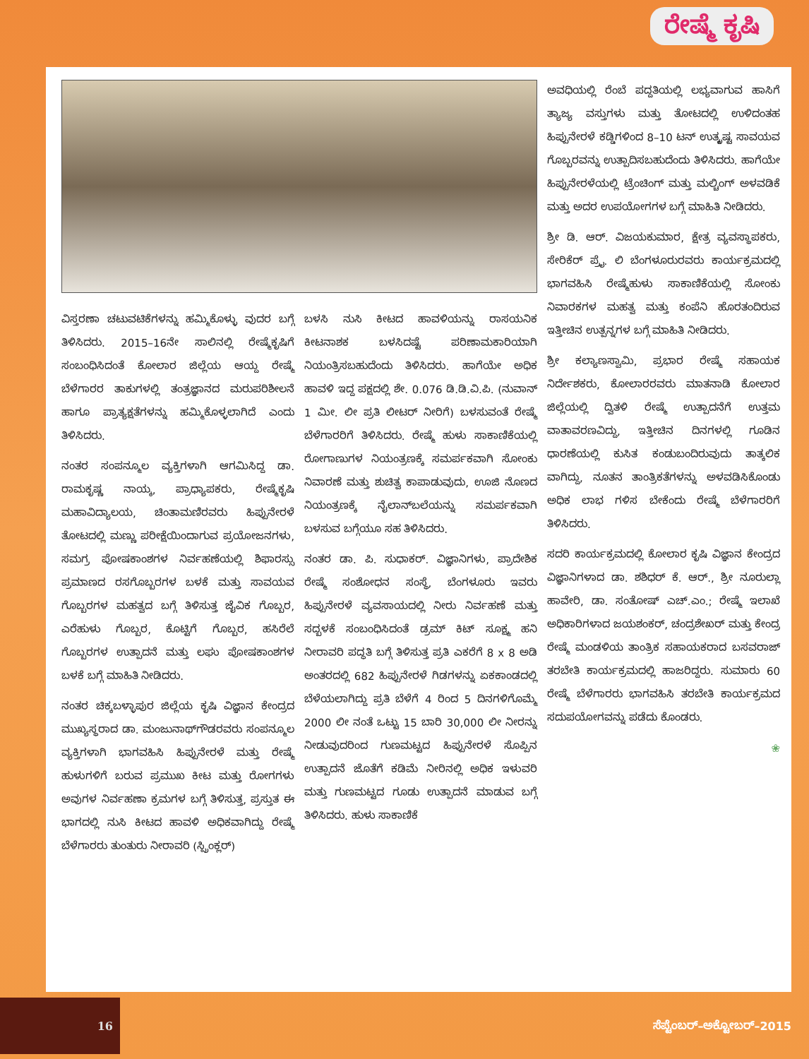ರೇಷ್ಮೆ ಕೃಷಿ
ಅವಧಿಯಲ್ಲಿ ರೆಂಬೆ ಪದ್ದತಿಯಲ್ಲಿ ಲಭ್ಯವಾಗುವ ಹಾಸಿಗೆ ತ್ಯಾಜ್ಯ ವಸ್ತುಗಳು ಮತ್ತು ತೋಟದಲ್ಲಿ ಉಳಿದಂತಹ ಹಿಪ್ಪುನೇರಳೆ ಕಡ್ಡಿಗಳಿಂದ 8–10 ಟನ್ ಉತ್ಕೃಷ್ಟ ಸಾವಯವ ಗೊಬ್ಬರವನ್ನು ಉತ್ಪಾದಿಸಬಹುದೆಂದು ತಿಳಿಸಿದರು. ಹಾಗೆಯೇ ಹಿಪ್ಪುನೇರಳೆಯಲ್ಲಿ ಟ್ರೆಂಚಿಂಗ್ ಮತ್ತು ಮಲ್ಚಿಂಗ್ ಅಳವಡಿಕೆ ಮತ್ತು ಅದರ ಉಪಯೋಗಗಳ ಬಗ್ಗೆ ಮಾಹಿತಿ ನೀಡಿದರು.
ಶ್ರೀ ಡಿ. ಆರ್. ವಿಜಯಕುಮಾರ, ಕ್ಷೇತ್ರ ವ್ಯವಸ್ಥಾಪಕರು, ಸೇರಿಕೆರ್ ಪ್ರೈ. ಲಿ ಬೆಂಗಳೂರುರವರು ಕಾರ್ಯಕ್ರಮದಲ್ಲಿ ಭಾಗವಹಿಸಿ ರೇಷ್ಮೆಹುಳು ಸಾಕಾಣಿಕೆಯಲ್ಲಿ ಸೋಂಕು ನಿವಾರಕಗಳ ಮಹತ್ವ ಮತ್ತು ಕಂಪೆನಿ ಹೊರತಂದಿರುವ ಇತ್ತೀಚಿನ ಉತ್ಪನ್ನಗಳ ಬಗ್ಗೆ ಮಾಹಿತಿ ನೀಡಿದರು.
ಶ್ರೀ ಕಲ್ಯಾಣಸ್ವಾಮಿ, ಪ್ರಭಾರ ರೇಷ್ಮೆ ಸಹಾಯಕ ನಿರ್ದೇಶಕರು, ಕೋಲಾರರವರು ಮಾತನಾಡಿ ಕೋಲಾರ ಜಿಲ್ಲೆಯಲ್ಲಿ ದ್ವಿತಳಿ ರೇಷ್ಮೆ ಉತ್ಪಾದನೆಗೆ ಉತ್ತಮ ವಾತಾವರಣವಿದ್ದು, ಇತ್ತೀಚಿನ ದಿನಗಳಲ್ಲಿ ಗೂಡಿನ ಧಾರಣೆಯಲ್ಲಿ ಕುಸಿತ ಕಂಡುಬಂದಿರುವುದು ತಾತ್ಕಲಿಕ ವಾಗಿದ್ದು, ನೂತನ ತಾಂತ್ರಿಕತೆಗಳನ್ನು ಅಳವಡಿಸಿಕೊಂಡು ಅಧಿಕ ಲಾಭ ಗಳಿಸ ಬೇಕೆಂದು ರೇಷ್ಮೆ ಬೆಳೆಗಾರರಿಗೆ ತಿಳಿಸಿದರು.
ಸದರಿ ಕಾರ್ಯಕ್ರಮದಲ್ಲಿ ಕೋಲಾರ ಕೃಷಿ ವಿಜ್ಞಾನ ಕೇಂದ್ರದ ವಿಜ್ಞಾನಿಗಳಾದ ಡಾ. ಶಶಿಧರ್ ಕೆ. ಆರ್., ಶ್ರೀ ನೂರುಲ್ಲಾ ಹಾವೇರಿ, ಡಾ. ಸಂತೋಷ್ ಎಚ್.ಎಂ.; ರೇಷ್ಮೆ ಇಲಾಖೆ ಅಧಿಕಾರಿಗಳಾದ ಜಯಶಂಕರ್, ಚಂದ್ರಶೇಖರ್ ಮತ್ತು ಕೇಂದ್ರ ರೇಷ್ಮೆ ಮಂಡಳಿಯ ತಾಂತ್ರಿಕ ಸಹಾಯಕರಾದ ಬಸವರಾಜ್ ತರಬೇತಿ ಕಾರ್ಯಕ್ರಮದಲ್ಲಿ ಹಾಜರಿದ್ದರು. ಸುಮಾರು 60 ರೇಷ್ಮೆ ಬೆಳೆಗಾರರು ಭಾಗವಹಿಸಿ ತರಬೇತಿ ಕಾರ್ಯಕ್ರಮದ ಸದುಪಯೋಗವನ್ನು ಪಡೆದು ಕೊಂಡರು.
❀
ವಿಸ್ತರಣಾ ಚಟುವಟಿಕೆಗಳನ್ನು ಹಮ್ಮಿಕೊಳ್ಳು ವುದರ ಬಗ್ಗೆ ತಿಳಿಸಿದರು. 2015–16ನೇ ಸಾಲಿನಲ್ಲಿ ರೇಷ್ಮೆಕೃಷಿಗೆ ಸಂಬಂಧಿಸಿದಂತೆ ಕೋಲಾರ ಜಿಲ್ಲೆಯ ಆಯ್ದ ರೇಷ್ಮೆ ಬೆಳೆಗಾರರ ತಾಕುಗಳಲ್ಲಿ ತಂತ್ರಜ್ಞಾನದ ಮರುಪರಿಶೀಲನೆ ಹಾಗೂ ಪ್ರಾತ್ಯಕ್ಷತೆಗಳನ್ನು ಹಮ್ಮಿಕೊಳ್ಳಲಾಗಿದೆ ಎಂದು ತಿಳಿಸಿದರು.
ನಂತರ ಸಂಪನ್ಮೂಲ ವ್ಯಕ್ತಿಗಳಾಗಿ ಆಗಮಿಸಿದ್ದ ಡಾ. ರಾಮಕೃಷ್ಣ ನಾಯ್ಕ, ಪ್ರಾಧ್ಯಾಪಕರು, ರೇಷ್ಮೆಕೃಷಿ ಮಹಾವಿದ್ಯಾಲಯ, ಚಿಂತಾಮಣಿರವರು ಹಿಪ್ಪುನೇರಳೆ ತೋಟದಲ್ಲಿ ಮಣ್ಣು ಪರೀಕ್ಷೆಯಿಂದಾಗುವ ಪ್ರಯೋಜನಗಳು, ಸಮಗ್ರ ಪೋಷಕಾಂಶಗಳ ನಿರ್ವಹಣೆಯಲ್ಲಿ ಶಿಫಾರಸ್ಸು ಪ್ರಮಾಣದ ರಸಗೊಬ್ಬರಗಳ ಬಳಕೆ ಮತ್ತು ಸಾವಯವ ಗೊಬ್ಬರಗಳ ಮಹತ್ವದ ಬಗ್ಗೆ ತಿಳಿಸುತ್ತ ಜೈವಿಕ ಗೊಬ್ಬರ, ಎರೆಹುಳು ಗೊಬ್ಬರ, ಕೊಟ್ಟಿಗೆ ಗೊಬ್ಬರ, ಹಸಿರೆಲೆ ಗೊಬ್ಬರಗಳ ಉತ್ಪಾದನೆ ಮತ್ತು ಲಘು ಪೋಷಕಾಂಶಗಳ ಬಳಕೆ ಬಗ್ಗೆ ಮಾಹಿತಿ ನೀಡಿದರು.
ನಂತರ ಚಿಕ್ಕಬಳ್ಳಾಪುರ ಜಿಲ್ಲೆಯ ಕೃಷಿ ವಿಜ್ಞಾನ ಕೇಂದ್ರದ ಮುಖ್ಯಸ್ಥರಾದ ಡಾ. ಮಂಜುನಾಥ್‌ಗೌಡರವರು ಸಂಪನ್ಮೂಲ ವ್ಯಕ್ತಿಗಳಾಗಿ ಭಾಗವಹಿಸಿ ಹಿಪ್ಪುನೇರಳೆ ಮತ್ತು ರೇಷ್ಮೆ ಹುಳುಗಳಿಗೆ ಬರುವ ಪ್ರಮುಖ ಕೀಟ ಮತ್ತು ರೋಗಗಳು ಅವುಗಳ ನಿರ್ವಹಣಾ ಕ್ರಮಗಳ ಬಗ್ಗೆ ತಿಳಿಸುತ್ತ, ಪ್ರಸ್ತುತ ಈ ಭಾಗದಲ್ಲಿ ನುಸಿ ಕೀಟದ ಹಾವಳಿ ಅಧಿಕವಾಗಿದ್ದು ರೇಷ್ಮೆ ಬೆಳೆಗಾರರು ತುಂತುರು ನೀರಾವರಿ (ಸ್ಪ್ರಿಂಕ್ಲರ್)
ಬಳಸಿ ನುಸಿ ಕೀಟದ ಹಾವಳಿಯನ್ನು ರಾಸಯನಿಕ ಕೀಟನಾಶಕ ಬಳಸಿದಷ್ಟೆ ಪರಿಣಾಮಕಾರಿಯಾಗಿ ನಿಯಂತ್ರಿಸಬಹುದೆಂದು ತಿಳಿಸಿದರು. ಹಾಗೆಯೇ ಅಧಿಕ ಹಾವಳಿ ಇದ್ದ ಪಕ್ಷದಲ್ಲಿ ಶೇ. 0.076 ಡಿ.ಡಿ.ವಿ.ಪಿ. (ನುವಾನ್ 1 ಮೀ. ಲೀ ಪ್ರತಿ ಲೀಟರ್ ನೀರಿಗೆ) ಬಳಸುವಂತೆ ರೇಷ್ಮೆ ಬೆಳೆಗಾರರಿಗೆ ತಿಳಿಸಿದರು. ರೇಷ್ಮೆ ಹುಳು ಸಾಕಾಣಿಕೆಯಲ್ಲಿ ರೋಗಾಣುಗಳ ನಿಯಂತ್ರಣಕ್ಕೆ ಸಮರ್ಪಕವಾಗಿ ಸೋಂಕು ನಿವಾರಣೆ ಮತ್ತು ಶುಚಿತ್ವ ಕಾಪಾಡುವುದು, ಊಜಿ ನೊಣದ ನಿಯಂತ್ರಣಕ್ಕೆ ನೈಲಾನ್‌ಬಲೆಯನ್ನು ಸಮರ್ಪಕವಾಗಿ ಬಳಸುವ ಬಗ್ಗೆಯೂ ಸಹ ತಿಳಿಸಿದರು.
ನಂತರ ಡಾ. ಪಿ. ಸುಧಾಕರ್. ವಿಜ್ಞಾನಿಗಳು, ಪ್ರಾದೇಶಿಕ ರೇಷ್ಮೆ ಸಂಶೋಧನ ಸಂಸ್ಥೆ, ಬೆಂಗಳೂರು ಇವರು ಹಿಪ್ಪುನೇರಳೆ ವ್ಯವಸಾಯದಲ್ಲಿ ನೀರು ನಿರ್ವಹಣೆ ಮತ್ತು ಸದ್ಬಳಕೆ ಸಂಬಂಧಿಸಿದಂತೆ ಡ್ರಮ್ ಕಿಟ್ ಸೂಕ್ಷ್ಮ ಹನಿ ನೀರಾವರಿ ಪದ್ಧತಿ ಬಗ್ಗೆ ತಿಳಿಸುತ್ತ ಪ್ರತಿ ಎಕರೆಗೆ 8 x 8 ಅಡಿ ಅಂತರದಲ್ಲಿ 682 ಹಿಪ್ಪುನೇರಳೆ ಗಿಡಗಳನ್ನು ಏಕಕಾಂಡದಲ್ಲಿ ಬೆಳೆಯಲಾಗಿದ್ದು ಪ್ರತಿ ಬೆಳೆಗೆ 4 ರಿಂದ 5 ದಿನಗಳಿಗೊಮ್ಮೆ 2000 ಲೀ ನಂತೆ ಒಟ್ಟು 15 ಬಾರಿ 30,000 ಲೀ ನೀರನ್ನು ನೀಡುವುದರಿಂದ ಗುಣಮಟ್ಟದ ಹಿಪ್ಪುನೇರಳೆ ಸೊಪ್ಪಿನ ಉತ್ಪಾದನೆ ಜೊತೆಗೆ ಕಡಿಮೆ ನೀರಿನಲ್ಲಿ ಅಧಿಕ ಇಳುವರಿ ಮತ್ತು ಗುಣಮಟ್ಟದ ಗೂಡು ಉತ್ಪಾದನೆ ಮಾಡುವ ಬಗ್ಗೆ ತಿಳಿಸಿದರು. ಹುಳು ಸಾಕಾಣಿಕೆ
16
ಸೆಪ್ಟೆಂಬರ್–ಅಕ್ಟೋಬರ್–2015